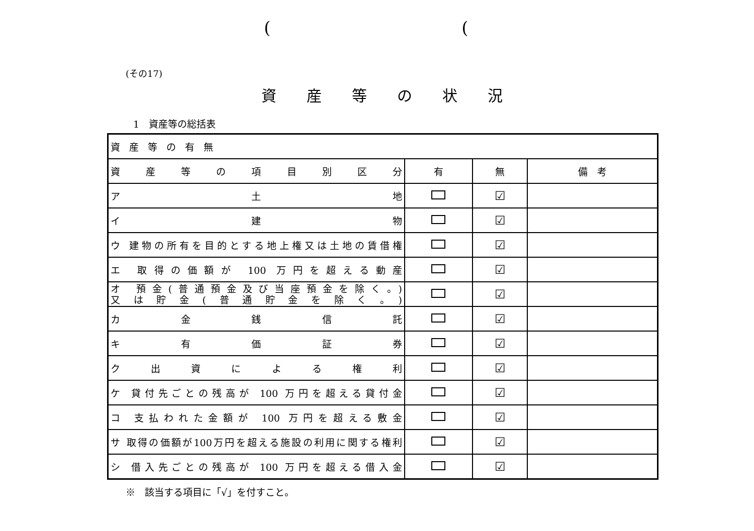((
(その17)
資産等の状況
1　資産等の総括表
| 資産等の有無 | | | |
| 資 産 等 の 項 目 別 区 分 | 有 | 無 | 備 考 |
| ア 土 地 | | ☑ | |
| イ 建 物 | | ☑ | |
| ウ 建物の所有を目的とする地上権又は土地の賃借権 | | ☑ | |
| エ 取得の価額が 100 万円を超える動産 | | ☑ | |
| オ 預金(普通預金及び当座預金を除く。) 又は貯金(普通貯金を除く。) | | ☑ | |
| カ 金 銭 信 託 | | ☑ | |
| キ 有 価 証 券 | | ☑ | |
| ク 出 資 に よ る 権 利 | | ☑ | |
| ケ 貸付先ごとの残高が 100 万円を超える貸付金 | | ☑ | |
| コ 支払われた金額が 100 万円を超える敷金 | | ☑ | |
| サ 取得の価額が100万円を超える施設の利用に関する権利 | | ☑ | |
| シ 借入先ごとの残高が 100 万円を超える借入金 | | ☑ | |
※　該当する項目に「√」を付すこと。